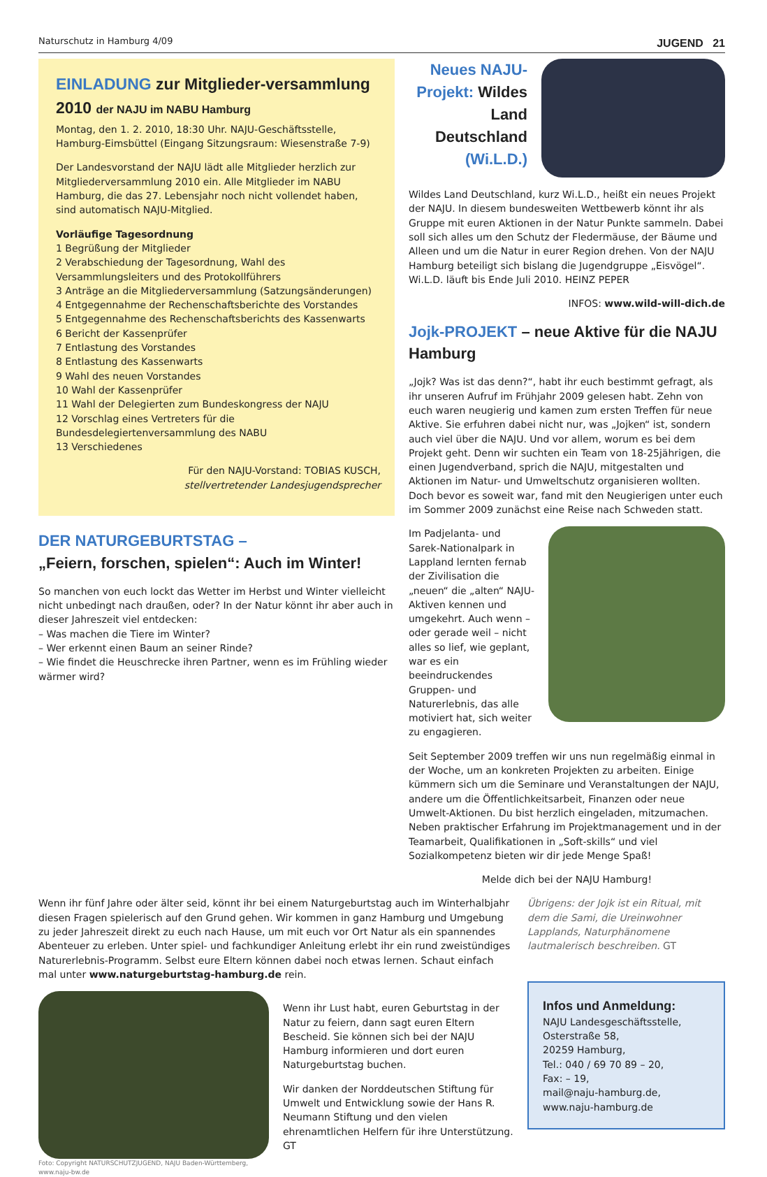Naturschutz in Hamburg 4/09 JUGEND 21
EINLADUNG zur Mitglieder-versammlung 2010 der NAJU im NABU Hamburg
Montag, den 1. 2. 2010, 18:30 Uhr. NAJU-Geschäftsstelle, Hamburg-Eimsbüttel (Eingang Sitzungsraum: Wiesenstraße 7-9)
Der Landesvorstand der NAJU lädt alle Mitglieder herzlich zur Mitgliederversammlung 2010 ein. Alle Mitglieder im NABU Hamburg, die das 27. Lebensjahr noch nicht vollendet haben, sind automatisch NAJU-Mitglied.
Vorläufige Tagesordnung
1 Begrüßung der Mitglieder
2 Verabschiedung der Tagesordnung, Wahl des Versammlungsleiters und des Protokollführers
3 Anträge an die Mitgliederversammlung (Satzungsänderungen)
4 Entgegennahme der Rechenschaftsberichte des Vorstandes
5 Entgegennahme des Rechenschaftsberichts des Kassenwarts
6 Bericht der Kassenprüfer
7 Entlastung des Vorstandes
8 Entlastung des Kassenwarts
9 Wahl des neuen Vorstandes
10 Wahl der Kassenprüfer
11 Wahl der Delegierten zum Bundeskongress der NAJU
12 Vorschlag eines Vertreters für die Bundesdelegiertenversammlung des NABU
13 Verschiedenes
Für den NAJU-Vorstand: TOBIAS KUSCH,
stellvertretender Landesjugendsprecher
DER NATURGEBURTSTAG –
„Feiern, forschen, spielen“: Auch im Winter!
So manchen von euch lockt das Wetter im Herbst und Winter vielleicht nicht unbedingt nach draußen, oder? In der Natur könnt ihr aber auch in dieser Jahreszeit viel entdecken:
– Was machen die Tiere im Winter?
– Wer erkennt einen Baum an seiner Rinde?
– Wie findet die Heuschrecke ihren Partner, wenn es im Frühling wieder wärmer wird?
Neues NAJU-Projekt: Wildes Land Deutschland (Wi.L.D.)
Wildes Land Deutschland, kurz Wi.L.D., heißt ein neues Projekt der NAJU. In diesem bundesweiten Wettbewerb könnt ihr als Gruppe mit euren Aktionen in der Natur Punkte sammeln. Dabei soll sich alles um den Schutz der Fledermäuse, der Bäume und Alleen und um die Natur in eurer Region drehen. Von der NAJU Hamburg beteiligt sich bislang die Jugendgruppe „Eisvögel“. Wi.L.D. läuft bis Ende Juli 2010. HEINZ PEPER
INFOS: www.wild-will-dich.de
Jojk-PROJEKT – neue Aktive für die NAJU Hamburg
„Jojk? Was ist das denn?“, habt ihr euch bestimmt gefragt, als ihr unseren Aufruf im Frühjahr 2009 gelesen habt. Zehn von euch waren neugierig und kamen zum ersten Treffen für neue Aktive. Sie erfuhren dabei nicht nur, was „Jojken“ ist, sondern auch viel über die NAJU. Und vor allem, worum es bei dem Projekt geht. Denn wir suchten ein Team von 18-25jährigen, die einen Jugendverband, sprich die NAJU, mitgestalten und Aktionen im Natur- und Umweltschutz organisieren wollten. Doch bevor es soweit war, fand mit den Neugierigen unter euch im Sommer 2009 zunächst eine Reise nach Schweden statt.
Im Padjelanta- und Sarek-Nationalpark in Lappland lernten fernab der Zivilisation die „neuen“ die „alten“ NAJU-Aktiven kennen und umgekehrt. Auch wenn – oder gerade weil – nicht alles so lief, wie geplant, war es ein beeindruckendes Gruppen- und Naturerlebnis, das alle motiviert hat, sich weiter zu engagieren.
Seit September 2009 treffen wir uns nun regelmäßig einmal in der Woche, um an konkreten Projekten zu arbeiten. Einige kümmern sich um die Seminare und Veranstaltungen der NAJU, andere um die Öffentlichkeitsarbeit, Finanzen oder neue Umwelt-Aktionen. Du bist herzlich eingeladen, mitzumachen. Neben praktischer Erfahrung im Projektmanagement und in der Teamarbeit, Qualifikationen in „Soft-skills“ und viel Sozialkompetenz bieten wir dir jede Menge Spaß!
Melde dich bei der NAJU Hamburg!
Wenn ihr fünf Jahre oder älter seid, könnt ihr bei einem Naturgeburtstag auch im Winterhalbjahr diesen Fragen spielerisch auf den Grund gehen. Wir kommen in ganz Hamburg und Umgebung zu jeder Jahreszeit direkt zu euch nach Hause, um mit euch vor Ort Natur als ein spannendes Abenteuer zu erleben. Unter spiel- und fachkundiger Anleitung erlebt ihr ein rund zweistündiges Naturerlebnis-Programm. Selbst eure Eltern können dabei noch etwas lernen. Schaut einfach mal unter www.naturgeburtstag-hamburg.de rein.
Foto: Copyright NATURSCHUTZJUGEND, NAJU Baden-Württemberg, www.naju-bw.de
Wenn ihr Lust habt, euren Geburtstag in der Natur zu feiern, dann sagt euren Eltern Bescheid. Sie können sich bei der NAJU Hamburg informieren und dort euren Naturgeburtstag buchen.
Wir danken der Norddeutschen Stiftung für Umwelt und Entwicklung sowie der Hans R. Neumann Stiftung und den vielen ehrenamtlichen Helfern für ihre Unterstützung. GT
Übrigens: der Jojk ist ein Ritual, mit dem die Sami, die Ureinwohner Lapplands, Naturphänomene lautmalerisch beschreiben. GT
Infos und Anmeldung:
NAJU Landesgeschäftsstelle,
Osterstraße 58,
20259 Hamburg,
Tel.: 040 / 69 70 89 – 20,
Fax: – 19,
mail@naju-hamburg.de,
www.naju-hamburg.de